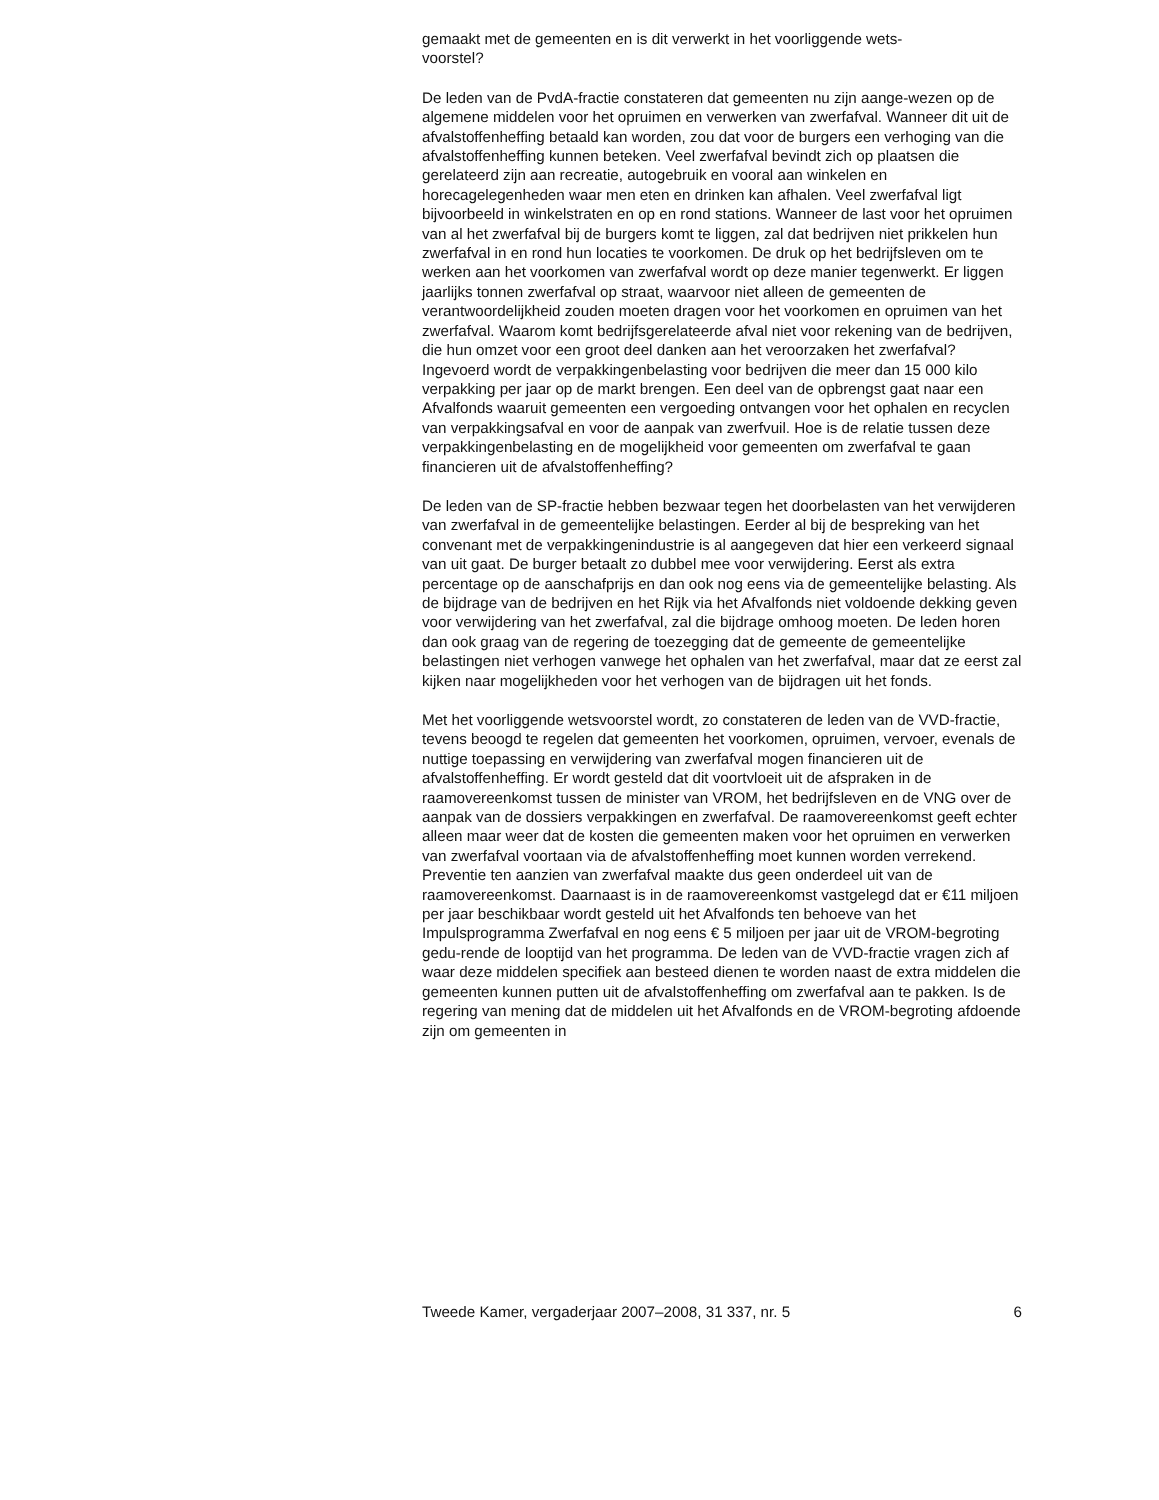gemaakt met de gemeenten en is dit verwerkt in het voorliggende wets-
voorstel?
De leden van de PvdA-fractie constateren dat gemeenten nu zijn aange-wezen op de algemene middelen voor het opruimen en verwerken van zwerfafval. Wanneer dit uit de afvalstoffenheffing betaald kan worden, zou dat voor de burgers een verhoging van die afvalstoffenheffing kunnen beteken. Veel zwerfafval bevindt zich op plaatsen die gerelateerd zijn aan recreatie, autogebruik en vooral aan winkelen en horecagelegenheden waar men eten en drinken kan afhalen. Veel zwerfafval ligt bijvoorbeeld in winkelstraten en op en rond stations. Wanneer de last voor het opruimen van al het zwerfafval bij de burgers komt te liggen, zal dat bedrijven niet prikkelen hun zwerfafval in en rond hun locaties te voorkomen. De druk op het bedrijfsleven om te werken aan het voorkomen van zwerfafval wordt op deze manier tegenwerkt. Er liggen jaarlijks tonnen zwerfafval op straat, waarvoor niet alleen de gemeenten de verantwoordelijkheid zouden moeten dragen voor het voorkomen en opruimen van het zwerfafval. Waarom komt bedrijfsgerelateerde afval niet voor rekening van de bedrijven, die hun omzet voor een groot deel danken aan het veroorzaken het zwerfafval?
Ingevoerd wordt de verpakkingenbelasting voor bedrijven die meer dan 15 000 kilo verpakking per jaar op de markt brengen. Een deel van de opbrengst gaat naar een Afvalfonds waaruit gemeenten een vergoeding ontvangen voor het ophalen en recyclen van verpakkingsafval en voor de aanpak van zwerfvuil. Hoe is de relatie tussen deze verpakkingenbelasting en de mogelijkheid voor gemeenten om zwerfafval te gaan financieren uit de afvalstoffenheffing?
De leden van de SP-fractie hebben bezwaar tegen het doorbelasten van het verwijderen van zwerfafval in de gemeentelijke belastingen. Eerder al bij de bespreking van het convenant met de verpakkingenindustrie is al aangegeven dat hier een verkeerd signaal van uit gaat. De burger betaalt zo dubbel mee voor verwijdering. Eerst als extra percentage op de aanschafprijs en dan ook nog eens via de gemeentelijke belasting. Als de bijdrage van de bedrijven en het Rijk via het Afvalfonds niet voldoende dekking geven voor verwijdering van het zwerfafval, zal die bijdrage omhoog moeten. De leden horen dan ook graag van de regering de toezegging dat de gemeente de gemeentelijke belastingen niet verhogen vanwege het ophalen van het zwerfafval, maar dat ze eerst zal kijken naar mogelijkheden voor het verhogen van de bijdragen uit het fonds.
Met het voorliggende wetsvoorstel wordt, zo constateren de leden van de VVD-fractie, tevens beoogd te regelen dat gemeenten het voorkomen, opruimen, vervoer, evenals de nuttige toepassing en verwijdering van zwerfafval mogen financieren uit de afvalstoffenheffing. Er wordt gesteld dat dit voortvloeit uit de afspraken in de raamovereenkomst tussen de minister van VROM, het bedrijfsleven en de VNG over de aanpak van de dossiers verpakkingen en zwerfafval. De raamovereenkomst geeft echter alleen maar weer dat de kosten die gemeenten maken voor het opruimen en verwerken van zwerfafval voortaan via de afvalstoffenheffing moet kunnen worden verrekend. Preventie ten aanzien van zwerfafval maakte dus geen onderdeel uit van de raamovereenkomst. Daarnaast is in de raamovereenkomst vastgelegd dat er €11 miljoen per jaar beschikbaar wordt gesteld uit het Afvalfonds ten behoeve van het Impulsprogramma Zwerfafval en nog eens € 5 miljoen per jaar uit de VROM-begroting gedu-rende de looptijd van het programma. De leden van de VVD-fractie vragen zich af waar deze middelen specifiek aan besteed dienen te worden naast de extra middelen die gemeenten kunnen putten uit de afvalstoffenheffing om zwerfafval aan te pakken. Is de regering van mening dat de middelen uit het Afvalfonds en de VROM-begroting afdoende zijn om gemeenten in
Tweede Kamer, vergaderjaar 2007–2008, 31 337, nr. 5 6